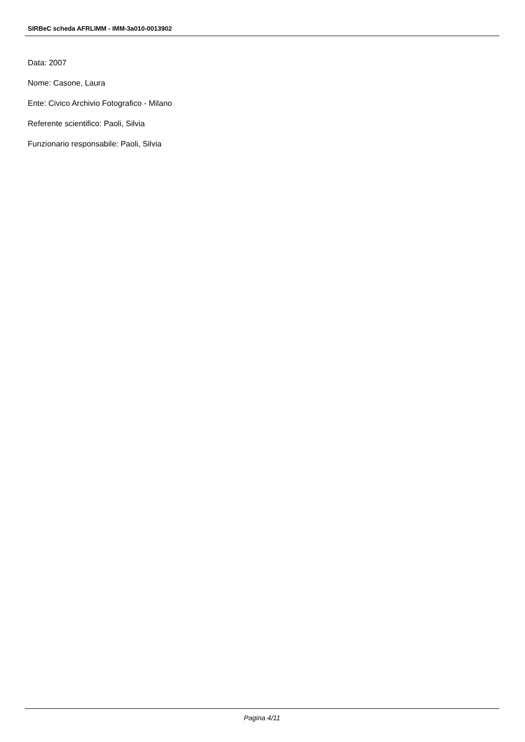SIRBeC scheda AFRLIMM - IMM-3a010-0013902
Data: 2007
Nome: Casone, Laura
Ente: Civico Archivio Fotografico - Milano
Referente scientifico: Paoli, Silvia
Funzionario responsabile: Paoli, Silvia
Pagina 4/11